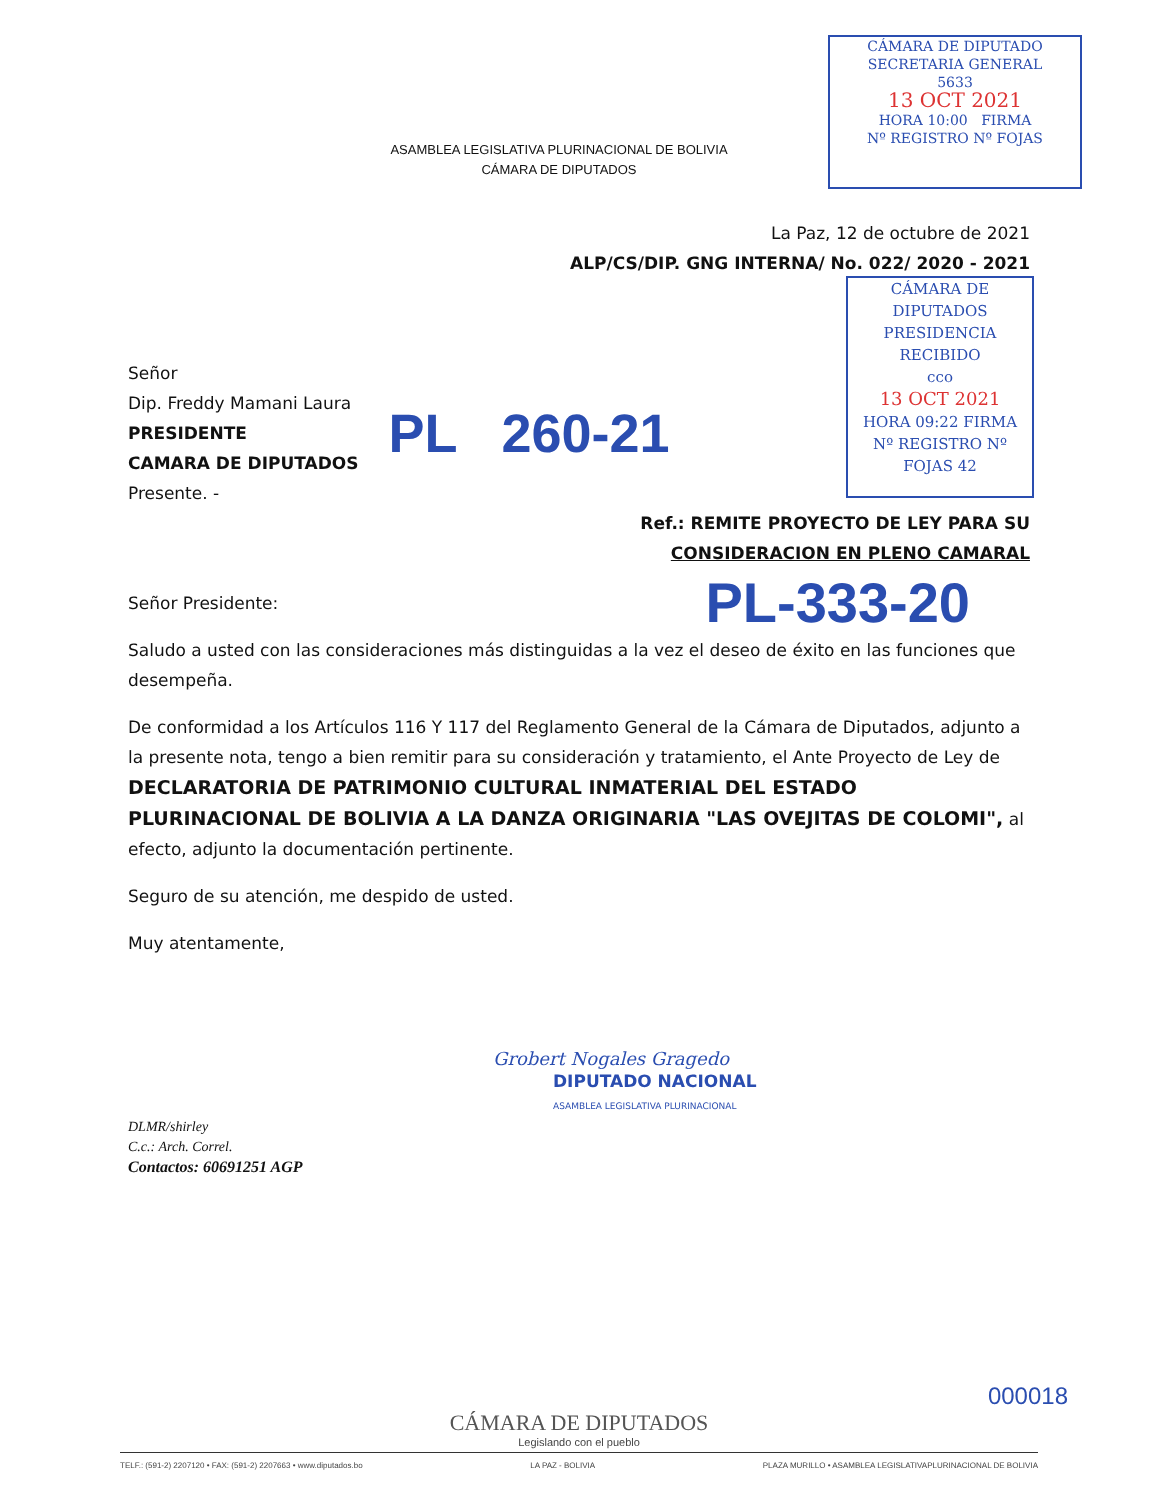CÁMARA DE DIPUTADO
SECRETARIA GENERAL
5633
13 OCT 2021
HORA 10:00 FIRMA
Nº REGISTRO Nº FOJAS
CÁMARA DE DIPUTADOS
PRESIDENCIA
RECIBIDO
cco
13 OCT 2021
HORA 09:22 FIRMA
Nº REGISTRO Nº FOJAS 42
ASAMBLEA LEGISLATIVA PLURINACIONAL DE BOLIVIA
CÁMARA DE DIPUTADOS
La Paz, 12 de octubre de 2021
ALP/CS/DIP. GNG INTERNA/ No. 022/ 2020 - 2021
Señor
Dip. Freddy Mamani Laura
PRESIDENTE
CAMARA DE DIPUTADOS
Presente. -
PL 260-21
Ref.: REMITE PROYECTO DE LEY PARA SU
CONSIDERACION EN PLENO CAMARAL
Señor Presidente: PL-333-20
Saludo a usted con las consideraciones más distinguidas a la vez el deseo de éxito en las funciones que desempeña.
De conformidad a los Artículos 116 Y 117 del Reglamento General de la Cámara de Diputados, adjunto a la presente nota, tengo a bien remitir para su consideración y tratamiento, el Ante Proyecto de Ley de DECLARATORIA DE PATRIMONIO CULTURAL INMATERIAL DEL ESTADO PLURINACIONAL DE BOLIVIA A LA DANZA ORIGINARIA "LAS OVEJITAS DE COLOMI", al efecto, adjunto la documentación pertinente.
Seguro de su atención, me despido de usted.
Muy atentamente,
Grobert Nogales Gragedo
DIPUTADO NACIONAL
ASAMBLEA LEGISLATIVA PLURINACIONAL
DLMR/shirley
C.c.: Arch. Correl.
Contactos: 60691251 AGP
000018
CÁMARA DE DIPUTADOS
Legislando con el pueblo
TELF.: (591-2) 2207120 • FAX: (591-2) 2207663 • www.diputados.bo LA PAZ - BOLIVIA PLAZA MURILLO • ASAMBLEA LEGISLATIVAPLURINACIONAL DE BOLIVIA